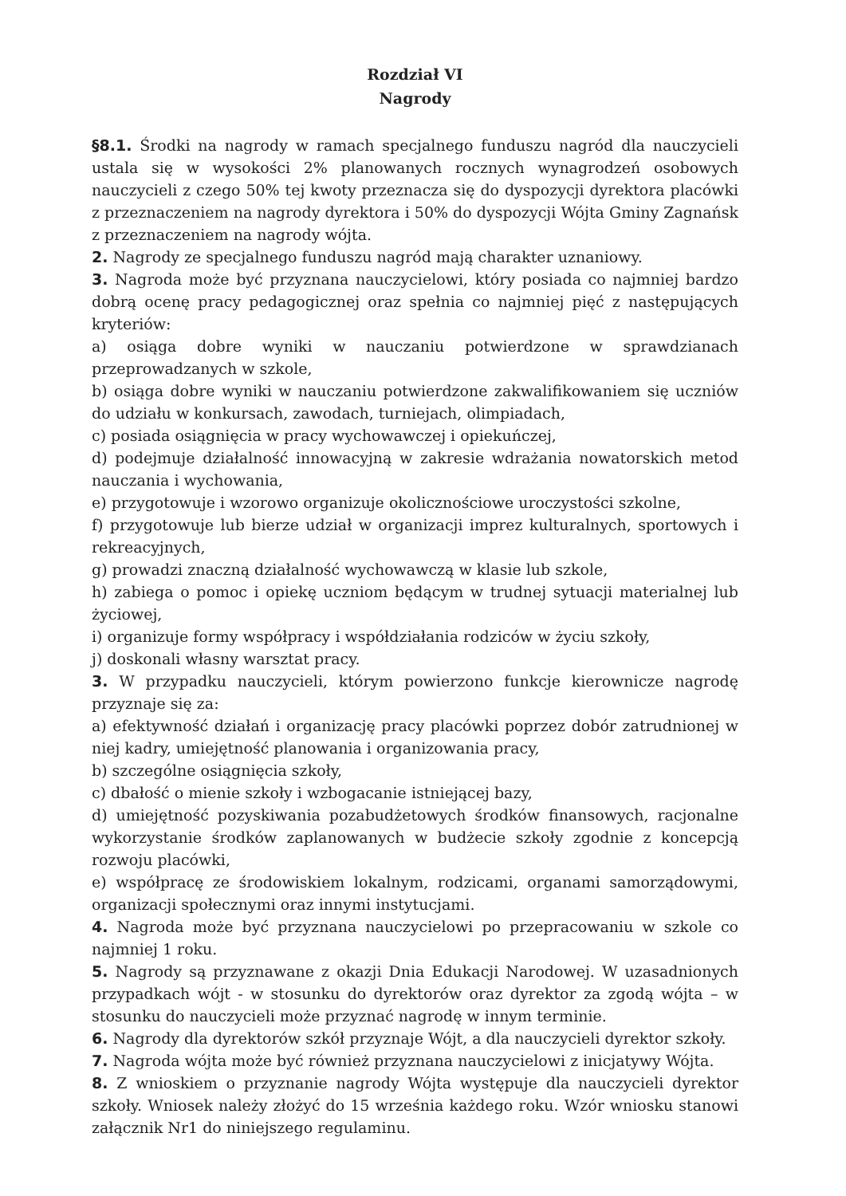Rozdział VI
Nagrody
§8.1. Środki na nagrody w ramach specjalnego funduszu nagród dla nauczycieli ustala się w wysokości 2% planowanych rocznych wynagrodzeń osobowych nauczycieli z czego 50% tej kwoty przeznacza się do dyspozycji dyrektora placówki z przeznaczeniem na nagrody dyrektora i 50% do dyspozycji Wójta Gminy Zagnańsk z przeznaczeniem na nagrody wójta.
2. Nagrody ze specjalnego funduszu nagród mają charakter uznaniowy.
3. Nagroda może być przyznana nauczycielowi, który posiada co najmniej bardzo dobrą ocenę pracy pedagogicznej oraz spełnia co najmniej pięć z następujących kryteriów:
a) osiąga dobre wyniki w nauczaniu potwierdzone w sprawdzianach przeprowadzanych w szkole,
b) osiąga dobre wyniki w nauczaniu potwierdzone zakwalifikowaniem się uczniów do udziału w konkursach, zawodach, turniejach, olimpiadach,
c) posiada osiągnięcia w pracy wychowawczej i opiekuńczej,
d) podejmuje działalność innowacyjną w zakresie wdrażania nowatorskich metod nauczania i wychowania,
e) przygotowuje i wzorowo organizuje okolicznościowe uroczystości szkolne,
f) przygotowuje lub bierze udział w organizacji imprez kulturalnych, sportowych i rekreacyjnych,
g) prowadzi znaczną działalność wychowawczą w klasie lub szkole,
h) zabiega o pomoc i opiekę uczniom będącym w trudnej sytuacji materialnej lub życiowej,
i) organizuje formy współpracy i współdziałania rodziców w życiu szkoły,
j) doskonali własny warsztat pracy.
3. W przypadku nauczycieli, którym powierzono funkcje kierownicze nagrodę przyznaje się za:
a) efektywność działań i organizację pracy placówki poprzez dobór zatrudnionej w niej kadry, umiejętność planowania i organizowania pracy,
b) szczególne osiągnięcia szkoły,
c) dbałość o mienie szkoły i wzbogacanie istniejącej bazy,
d) umiejętność pozyskiwania pozabudżetowych środków finansowych, racjonalne wykorzystanie środków zaplanowanych w budżecie szkoły zgodnie z koncepcją rozwoju placówki,
e) współpracę ze środowiskiem lokalnym, rodzicami, organami samorządowymi, organizacji społecznymi oraz innymi instytucjami.
4. Nagroda może być przyznana nauczycielowi po przepracowaniu w szkole co najmniej 1 roku.
5. Nagrody są przyznawane z okazji Dnia Edukacji Narodowej. W uzasadnionych przypadkach wójt - w stosunku do dyrektorów oraz dyrektor za zgodą wójta – w stosunku do nauczycieli może przyznać nagrodę w innym terminie.
6. Nagrody dla dyrektorów szkół przyznaje Wójt, a dla nauczycieli dyrektor szkoły.
7. Nagroda wójta może być również przyznana nauczycielowi z inicjatywy Wójta.
8. Z wnioskiem o przyznanie nagrody Wójta występuje dla nauczycieli dyrektor szkoły. Wniosek należy złożyć do 15 września każdego roku. Wzór wniosku stanowi załącznik Nr1 do niniejszego regulaminu.